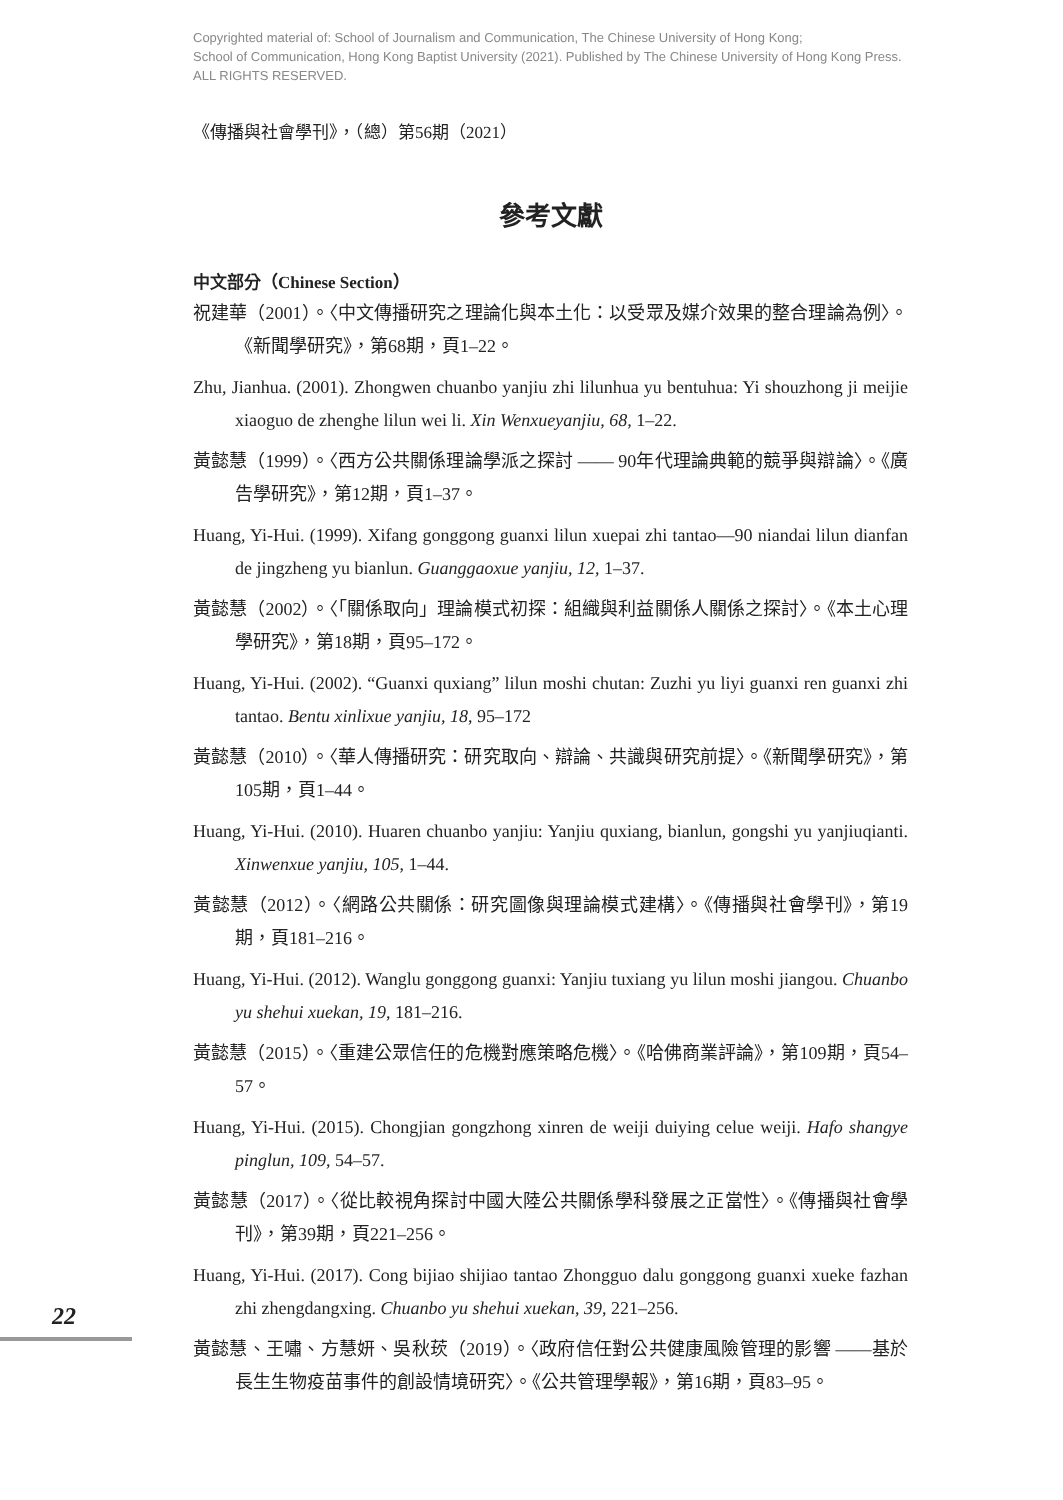Copyrighted material of: School of Journalism and Communication, The Chinese University of Hong Kong;
School of Communication, Hong Kong Baptist University (2021). Published by The Chinese University of Hong Kong Press.
ALL RIGHTS RESERVED.
《傳播與社會學刊》，（總）第56期（2021）
參考文獻
中文部分（Chinese Section）
祝建華（2001）。〈中文傳播研究之理論化與本土化：以受眾及媒介效果的整合理論為例〉。《新聞學研究》，第68期，頁1–22。
Zhu, Jianhua. (2001). Zhongwen chuanbo yanjiu zhi lilunhua yu bentuhua: Yi shouzhong ji meijie xiaoguo de zhenghe lilun wei li. Xin Wenxueyanjiu, 68, 1–22.
黃懿慧（1999）。〈西方公共關係理論學派之探討 —— 90年代理論典範的競爭與辯論〉。《廣告學研究》，第12期，頁1–37。
Huang, Yi-Hui. (1999). Xifang gonggong guanxi lilun xuepai zhi tantao—90 niandai lilun dianfan de jingzheng yu bianlun. Guanggaoxue yanjiu, 12, 1–37.
黃懿慧（2002）。〈「關係取向」理論模式初探：組織與利益關係人關係之探討〉。《本土心理學研究》，第18期，頁95–172。
Huang, Yi-Hui. (2002). “Guanxi quxiang” lilun moshi chutan: Zuzhi yu liyi guanxi ren guanxi zhi tantao. Bentu xinlixue yanjiu, 18, 95–172
黃懿慧（2010）。〈華人傳播研究：研究取向、辯論、共識與研究前提〉。《新聞學研究》，第105期，頁1–44。
Huang, Yi-Hui. (2010). Huaren chuanbo yanjiu: Yanjiu quxiang, bianlun, gongshi yu yanjiuqianti. Xinwenxue yanjiu, 105, 1–44.
黃懿慧（2012）。〈網路公共關係：研究圖像與理論模式建構〉。《傳播與社會學刊》，第19期，頁181–216。
Huang, Yi-Hui. (2012). Wanglu gonggong guanxi: Yanjiu tuxiang yu lilun moshi jiangou. Chuanbo yu shehui xuekan, 19, 181–216.
黃懿慧（2015）。〈重建公眾信任的危機對應策略危機〉。《哈佛商業評論》，第109期，頁54–57。
Huang, Yi-Hui. (2015). Chongjian gongzhong xinren de weiji duiying celue weiji. Hafo shangye pinglun, 109, 54–57.
黃懿慧（2017）。〈從比較視角探討中國大陸公共關係學科發展之正當性〉。《傳播與社會學刊》，第39期，頁221–256。
Huang, Yi-Hui. (2017). Cong bijiao shijiao tantao Zhongguo dalu gonggong guanxi xueke fazhan zhi zhengdangxing. Chuanbo yu shehui xuekan, 39, 221–256.
黃懿慧、王嘯、方慧妍、吳秋莰（2019）。〈政府信任對公共健康風險管理的影響 ——基於長生生物疫苗事件的創設情境研究〉。《公共管理學報》，第16期，頁83–95。
22